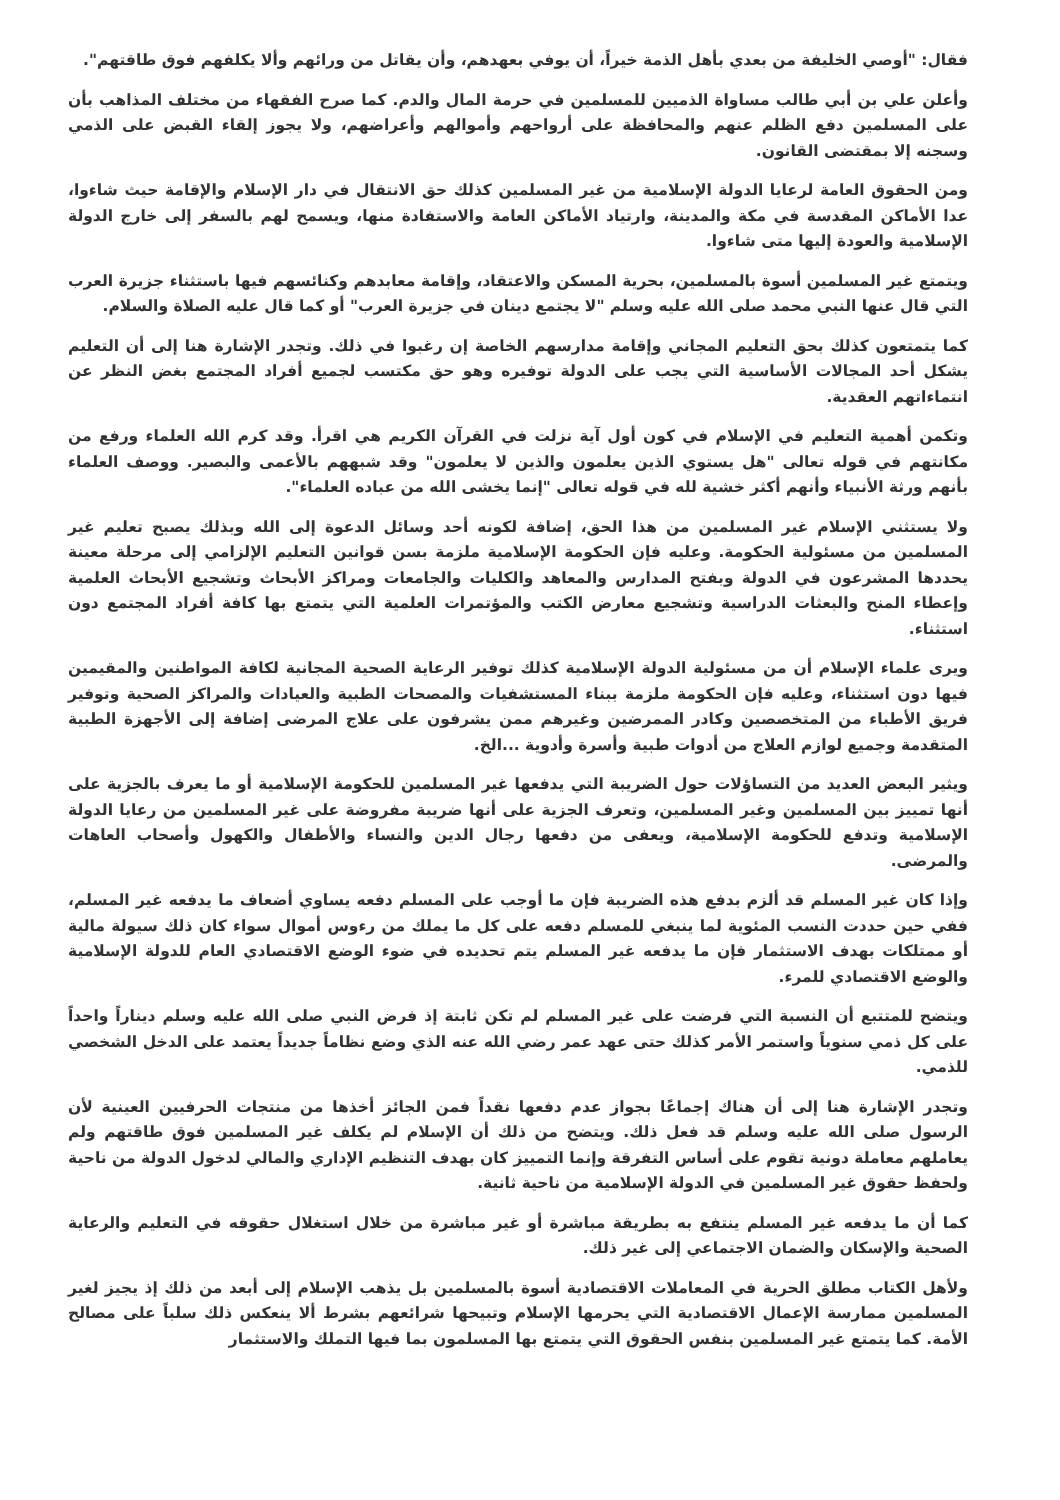فقال: "أوصي الخليفة من بعدي بأهل الذمة خيراً، أن يوفي بعهدهم، وأن يقاتل من ورائهم وألا يكلفهم فوق طاقتهم".
وأعلن علي بن أبي طالب مساواة الذميين للمسلمين في حرمة المال والدم. كما صرح الفقهاء من مختلف المذاهب بأن على المسلمين دفع الظلم عنهم والمحافظة على أرواحهم وأموالهم وأعراضهم، ولا يجوز إلقاء القبض على الذمي وسجنه إلا بمقتضى القانون.
ومن الحقوق العامة لرعايا الدولة الإسلامية من غير المسلمين كذلك حق الانتقال في دار الإسلام والإقامة حيث شاءوا، عدا الأماكن المقدسة في مكة والمدينة، وارتياد الأماكن العامة والاستفادة منها، ويسمح لهم بالسفر إلى خارج الدولة الإسلامية والعودة إليها متى شاءوا.
ويتمتع غير المسلمين أسوة بالمسلمين، بحرية المسكن والاعتقاد، وإقامة معابدهم وكنائسهم فيها باستثناء جزيرة العرب التي قال عنها النبي محمد صلى الله عليه وسلم "لا يجتمع دينان في جزيرة العرب" أو كما قال عليه الصلاة والسلام.
كما يتمتعون كذلك بحق التعليم المجاني وإقامة مدارسهم الخاصة إن رغبوا في ذلك. وتجدر الإشارة هنا إلى أن التعليم يشكل أحد المجالات الأساسية التي يجب على الدولة توفيره وهو حق مكتسب لجميع أفراد المجتمع بغض النظر عن انتماءاتهم العقدية.
وتكمن أهمية التعليم في الإسلام في كون أول آية نزلت في القرآن الكريم هي اقرأ. وقد كرم الله العلماء ورفع من مكانتهم في قوله تعالى "هل يستوي الذين يعلمون والذين لا يعلمون" وقد شبههم بالأعمى والبصير. ووصف العلماء بأنهم ورثة الأنبياء وأنهم أكثر خشية لله في قوله تعالى "إنما يخشى الله من عباده العلماء".
ولا يستثني الإسلام غير المسلمين من هذا الحق، إضافة لكونه أحد وسائل الدعوة إلى الله وبذلك يصبح تعليم غير المسلمين من مسئولية الحكومة. وعليه فإن الحكومة الإسلامية ملزمة بسن قوانين التعليم الإلزامي إلى مرحلة معينة يحددها المشرعون في الدولة وبفتح المدارس والمعاهد والكليات والجامعات ومراكز الأبحاث وتشجيع الأبحاث العلمية وإعطاء المنح والبعثات الدراسية وتشجيع معارض الكتب والمؤتمرات العلمية التي يتمتع بها كافة أفراد المجتمع دون استثناء.
ويرى علماء الإسلام أن من مسئولية الدولة الإسلامية كذلك توفير الرعاية الصحية المجانية لكافة المواطنين والمقيمين فيها دون استثناء، وعليه فإن الحكومة ملزمة ببناء المستشفيات والمصحات الطبية والعيادات والمراكز الصحية وتوفير فريق الأطباء من المتخصصين وكادر الممرضين وغيرهم ممن يشرفون على علاج المرضى إضافة إلى الأجهزة الطبية المتقدمة وجميع لوازم العلاج من أدوات طبية وأسرة وأدوية ...الخ.
ويثير البعض العديد من التساؤلات حول الضريبة التي يدفعها غير المسلمين للحكومة الإسلامية أو ما يعرف بالجزية على أنها تمييز بين المسلمين وغير المسلمين، وتعرف الجزية على أنها ضريبة مفروضة على غير المسلمين من رعايا الدولة الإسلامية وتدفع للحكومة الإسلامية، ويعفى من دفعها رجال الدين والنساء والأطفال والكهول وأصحاب العاهات والمرضى.
وإذا كان غير المسلم قد ألزم بدفع هذه الضريبة فإن ما أوجب على المسلم دفعه يساوي أضعاف ما يدفعه غير المسلم، ففي حين حددت النسب المئوية لما ينبغي للمسلم دفعه على كل ما يملك من رءوس أموال سواء كان ذلك سيولة مالية أو ممتلكات بهدف الاستثمار فإن ما يدفعه غير المسلم يتم تحديده في ضوء الوضع الاقتصادي العام للدولة الإسلامية والوضع الاقتصادي للمرء.
ويتضح للمتتبع أن النسبة التي فرضت على غير المسلم لم تكن ثابتة إذ فرض النبي صلى الله عليه وسلم ديناراً واحداً على كل ذمي سنوياً واستمر الأمر كذلك حتى عهد عمر رضي الله عنه الذي وضع نظاماً جديداً يعتمد على الدخل الشخصي للذمي.
وتجدر الإشارة هنا إلى أن هناك إجماعًا بجواز عدم دفعها نقداً فمن الجائز أخذها من منتجات الحرفيين العينية لأن الرسول صلى الله عليه وسلم قد فعل ذلك. ويتضح من ذلك أن الإسلام لم يكلف غير المسلمين فوق طاقتهم ولم يعاملهم معاملة دونية تقوم على أساس التفرقة وإنما التمييز كان بهدف التنظيم الإداري والمالي لدخول الدولة من ناحية ولحفظ حقوق غير المسلمين في الدولة الإسلامية من ناحية ثانية.
كما أن ما يدفعه غير المسلم ينتفع به بطريقة مباشرة أو غير مباشرة من خلال استغلال حقوقه في التعليم والرعاية الصحية والإسكان والضمان الاجتماعي إلى غير ذلك.
ولأهل الكتاب مطلق الحرية في المعاملات الاقتصادية أسوة بالمسلمين بل يذهب الإسلام إلى أبعد من ذلك إذ يجيز لغير المسلمين ممارسة الإعمال الاقتصادية التي يحرمها الإسلام وتبيحها شرائعهم بشرط ألا ينعكس ذلك سلباً على مصالح الأمة. كما يتمتع غير المسلمين بنفس الحقوق التي يتمتع بها المسلمون بما فيها التملك والاستثمار